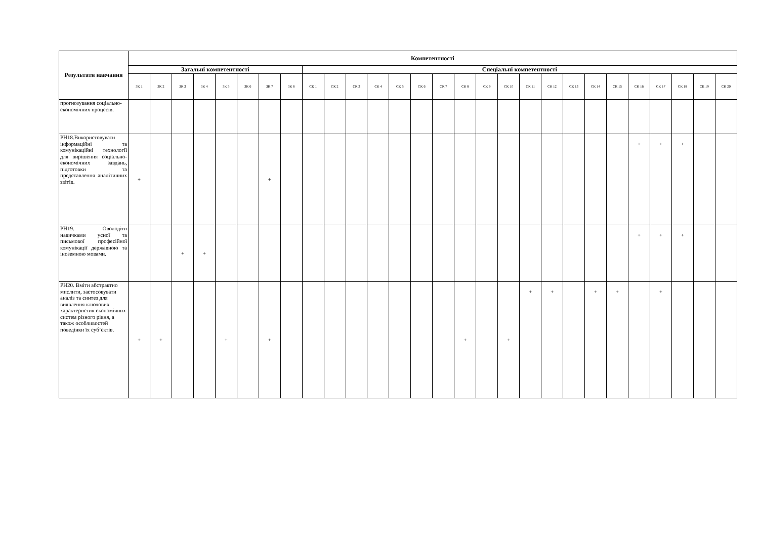| Результати навчання | Компетентності | | | | | | | | | | | | | | | | | | | | | | | | | | | |
| --- | --- | --- | --- | --- | --- | --- | --- | --- | --- | --- | --- | --- | --- | --- | --- | --- | --- | --- | --- | --- | --- | --- | --- | --- | --- | --- | --- | --- |
| | Загальні компетентності | | | | | | | | Спеціальні компетентності | | | | | | | | | | | | | | | | | | | |
| | ЗК 1 | ЗК 2 | ЗК 3 | ЗК 4 | ЗК 5 | ЗК 6 | ЗК 7 | ЗК 8 | СК 1 | СК 2 | СК 3 | СК 4 | СК 5 | СК 6 | СК 7 | СК 8 | СК 9 | СК 10 | СК 11 | СК 12 | СК 13 | СК 14 | СК 15 | СК 16 | СК 17 | СК 18 | СК 19 | СК 20 |
| прогнозування соціально-економічних процесів. | | | | | | | | | | | | | | | | | | | | | | | | | | | | |
| РН18.Використовувати інформаційні та комунікаційні технології для вирішення соціально-економічних завдань, підготовки та представлення аналітичних звітів. | + | | | | | | + | | | | | | | | | | | | | | | | | + | + | + | | |
| РН19. Оволодіти навичками усної та письмової професійної комунікації державною та іноземною мовами. | | | + | + | | | | | | | | | | | | | | | | | | | | + | + | + | | |
| РН20. Вміти абстрактно мислити, застосовувати аналіз та синтез для виявлення ключових характеристик економічних систем різного рівня, а також особливостей поведінки їх суб’єктів. | + | + | | | + | | + | | | | | | | | | + | | + | + | + | | + | + | | + | | | |